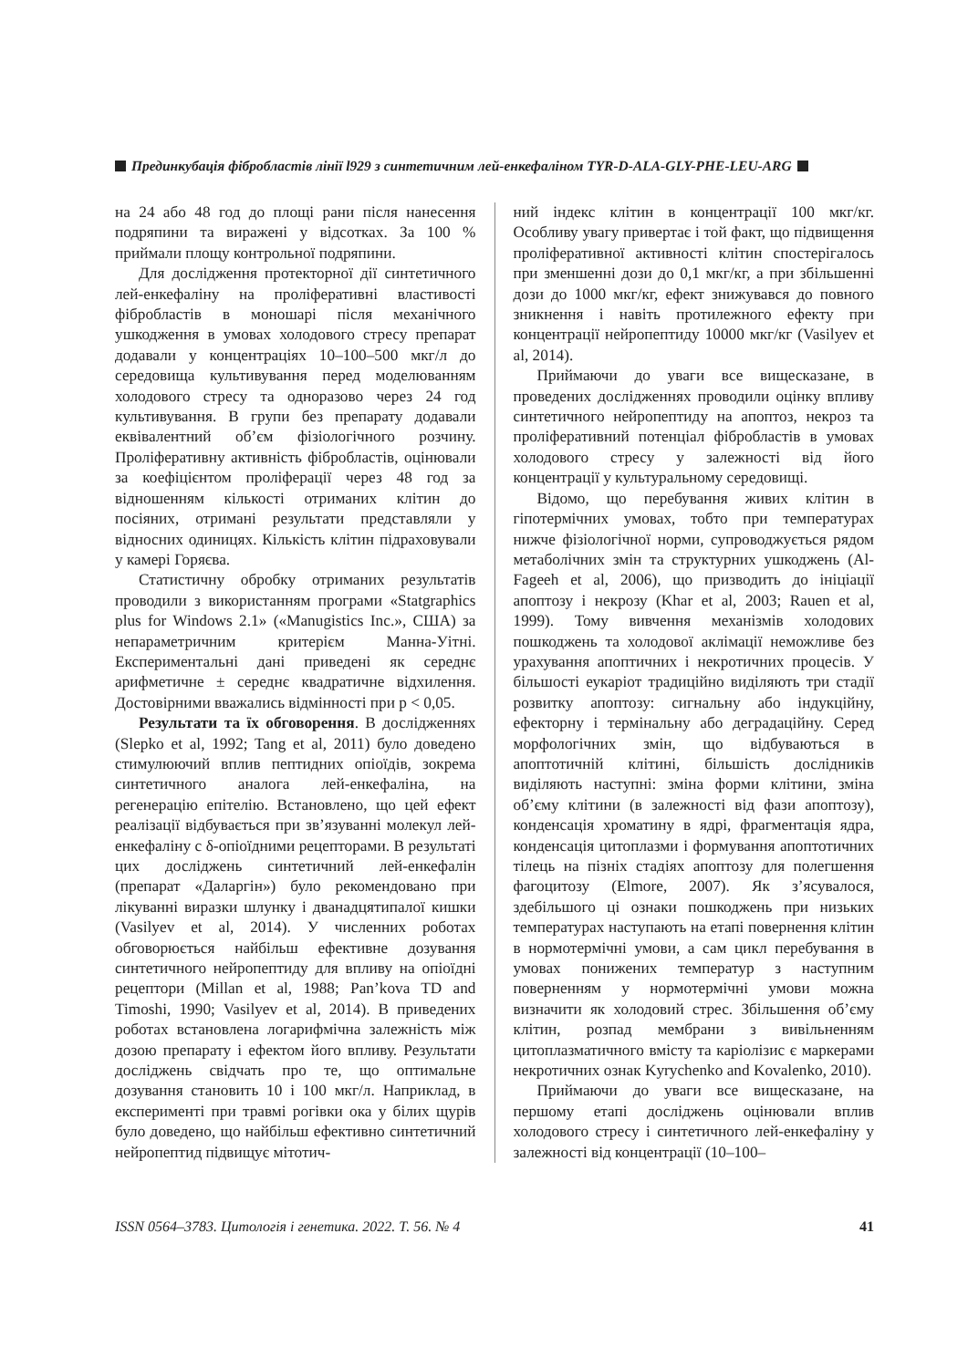Прединкубація фібробластів лінії l929 з синтетичним лей-енкефаліном TYR-D-ALA-GLY-PHE-LEU-ARG
на 24 або 48 год до площі рани після нанесення подряпини та виражені у відсотках. За 100 % приймали площу контрольної подряпини.
Для дослідження протекторної дії синтетичного лей-енкефаліну на проліферативні властивості фібробластів в моношарі після механічного ушкодження в умовах холодового стресу препарат додавали у концентраціях 10–100–500 мкг/л до середовища культивування перед моделюванням холодового стресу та одноразово через 24 год культивування. В групи без препарату додавали еквівалентний об’єм фізіологічного розчину. Проліферативну активність фібробластів, оцінювали за коефіцієнтом проліферації через 48 год за відношенням кількості отриманих клітин до посіяних, отримані результати представляли у відносних одиницях. Кількість клітин підраховували у камері Горяєва.
Статистичну обробку отриманих результатів проводили з використанням програми «Statgraphics plus for Windows 2.1» («Manugistics Inc.», США) за непараметричним критерієм Манна-Уітні. Експериментальні дані приведені як середнє арифметичне ± середнє квадратичне відхилення. Достовірними вважались відмінності при p < 0,05.
Результати та їх обговорення. В дослідженнях (Slepko et al, 1992; Tang et al, 2011) було доведено стимулюючий вплив пептидних опіоїдів, зокрема синтетичного аналога лей-енкефаліна, на регенерацію епітелію. Встановлено, що цей ефект реалізації відбувається при зв’язуванні молекул лей-енкефаліну с δ-опіоїдними рецепторами. В результаті цих досліджень синтетичний лей-енкефалін (препарат «Даларгін») було рекомендовано при лікуванні виразки шлунку і дванадцятипалої кишки (Vasilyev et al, 2014). У численних роботах обговорюється найбільш ефективне дозування синтетичного нейропептиду для впливу на опіоїдні рецептори (Millan et al, 1988; Pan’kova TD and Timoshi, 1990; Vasilyev et al, 2014). В приведених роботах встановлена логарифмічна залежність між дозою препарату і ефектом його впливу. Результати досліджень свідчать про те, що оптимальне дозування становить 10 і 100 мкг/л. Наприклад, в експерименті при травмі рогівки ока у білих щурів було доведено, що найбільш ефективно синтетичний нейропептид підвищує мітотич-
ний індекс клітин в концентрації 100 мкг/кг. Особливу увагу привертає і той факт, що підвищення проліферативної активності клітин спостерігалось при зменшенні дози до 0,1 мкг/кг, а при збільшенні дози до 1000 мкг/кг, ефект знижувався до повного зникнення і навіть протилежного ефекту при концентрації нейропептиду 10000 мкг/кг (Vasilyev et al, 2014).
Приймаючи до уваги все вищесказане, в проведених дослідженнях проводили оцінку впливу синтетичного нейропептиду на апоптоз, некроз та проліферативний потенціал фібробластів в умовах холодового стресу у залежності від його концентрації у культуральному середовищі.
Відомо, що перебування живих клітин в гіпотермічних умовах, тобто при температурах нижче фізіологічної норми, супроводжується рядом метаболічних змін та структурних ушкоджень (Al-Fageeh et al, 2006), що призводить до ініціації апоптозу і некрозу (Khar et al, 2003; Rauen et al, 1999). Тому вивчення механізмів холодових пошкоджень та холодової аклімації неможливе без урахування апоптичних і некротичних процесів. У більшості еукаріот традиційно виділяють три стадії розвитку апоптозу: сигнальну або індукційну, ефекторну і термінальну або деградаційну. Серед морфологічних змін, що відбуваються в апоптотичній клітині, більшість дослідників виділяють наступні: зміна форми клітини, зміна об’єму клітини (в залежності від фази апоптозу), конденсація хроматину в ядрі, фрагментація ядра, конденсація цитоплазми і формування апоптотичних тілець на пізніх стадіях апоптозу для полегшення фагоцитозу (Elmore, 2007). Як з’ясувалося, здебільшого ці ознаки пошкоджень при низьких температурах наступають на етапі повернення клітин в нормотермічні умови, а сам цикл перебування в умовах понижених температур з наступним поверненням у нормотермічні умови можна визначити як холодовий стрес. Збільшення об’єму клітин, розпад мембрани з вивільненням цитоплазматичного вмісту та каріолізис є маркерами некротичних ознак Kyrychenko and Kovalenko, 2010).
Приймаючи до уваги все вищесказане, на першому етапі досліджень оцінювали вплив холодового стресу і синтетичного лей-енкефаліну у залежності від концентрації (10–100–
ISSN 0564–3783. Цитологія і генетика. 2022. Т. 56. № 4 41